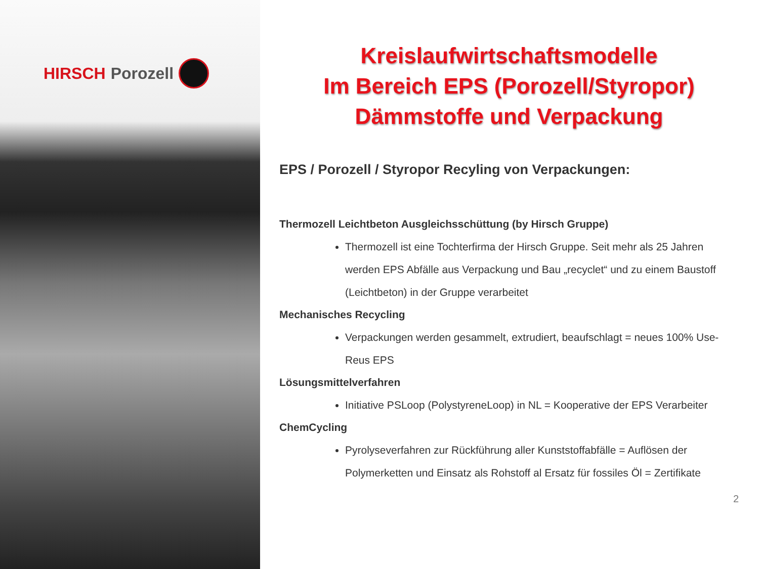HIRSCH Porozell
Kreislaufwirtschaftsmodelle
Im Bereich EPS (Porozell/Styropor)
Dämmstoffe und Verpackung
EPS / Porozell / Styropor Recyling von Verpackungen:
Thermozell Leichtbeton Ausgleichsschüttung (by Hirsch Gruppe)
Thermozell ist eine Tochterfirma der Hirsch Gruppe. Seit mehr als 25 Jahren werden EPS Abfälle aus Verpackung und Bau „recyclet“ und zu einem Baustoff (Leichtbeton) in der Gruppe verarbeitet
Mechanisches Recycling
Verpackungen werden gesammelt, extrudiert, beaufschlagt = neues 100% Use-Reus EPS
Lösungsmittelverfahren
Initiative PSLoop (PolystyreneLoop) in NL = Kooperative der EPS Verarbeiter
ChemCycling
Pyrolyseverfahren zur Rückführung aller Kunststoffabfälle = Auflösen der Polymerketten und Einsatz als Rohstoff al Ersatz für fossiles Öl = Zertifikate
2